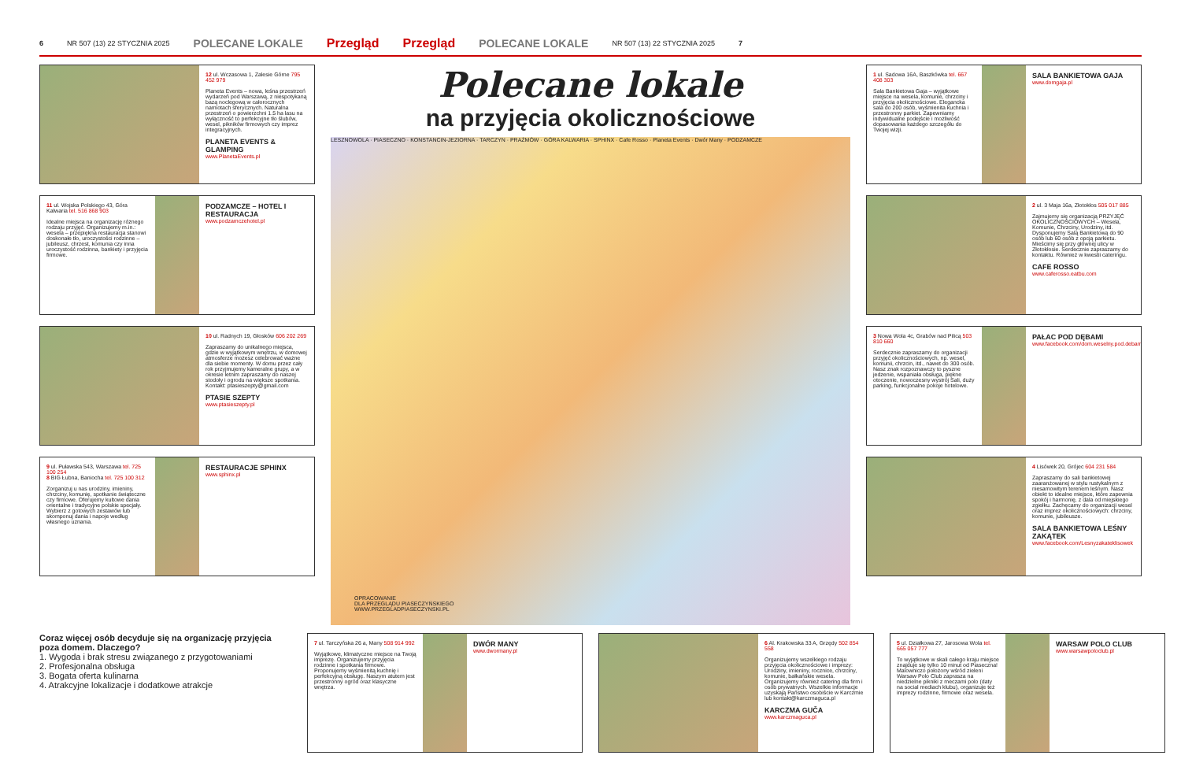6 NR 507 (13) 22 STYCZNIA 2025 POLECANE LOKALE Przegląd Przegląd POLECANE LOKALE NR 507 (13) 22 STYCZNIA 2025 7
12 ul. Wczasowa 1, Zalesie Górne 795 452 979
Planeta Events – nowa, leśna przestrzeń wydarzeń pod Warszawą, z niespotykaną bazą noclegową w całorocznych namiotach sferycznych. Naturalna przestrzeń o powierzchni 1.5 ha lasu na wyłączność to perfekcyjne tło ślubów, wesel, pikników firmowych czy imprez integracyjnych.
PLANETA EVENTS & GLAMPING
www.PlanetaEvents.pl
11 ul. Wojska Polskiego 43, Góra Kalwaria tel. 516 868 903
Idealne miejsca na organizację różnego rodzaju przyjęć. Organizujemy m.in.: wesela – przepiękna restauracja stanowi doskonałe tło, uroczystości rodzinne – jubileusz, chrzest, komunia czy inna uroczystość rodzinna, bankiety i przyjęcia firmowe.
PODZAMCZE – HOTEL I RESTAURACJA
www.podzamczehotel.pl
10 ul. Radnych 19, Głosków 606 202 269
Zapraszamy do unikalnego miejsca, gdzie w wyjątkowym wnętrzu, w domowej atmosferze możesz celebrować ważne dla siebie momenty. W domu przez cały rok przyjmujemy kameralne grupy, a w okresie letnim zapraszamy do naszej stodoły i ogrodu na większe spotkania. Kontakt: ptasieszepty@gmail.com
PTASIE SZEPTY
www.ptasieszepty.pl
9 ul. Puławska 543, Warszawa tel. 725 100 254
8 BIG Łubna, Baniocha tel. 725 100 312
Zorganizuj u nas urodziny, imieniny, chrzciny, komunię, spotkanie świąteczne czy firmowe. Oferujemy kultowe dania orientalne i tradycyjne polskie specjały. Wybierz z gotowych zestawów lub skomponuj dania i napoje według własnego uznania.
RESTAURACJE SPHINX
www.sphinx.pl
Polecane lokale
na przyjęcia okolicznościowe
LESZNOWOLA · PIASECZNO · KONSTANCIN-JEZIORNA · TARCZYN · PRAŻMÓW · GÓRA KALWARIA · SPHINX · Cafe Rosso · Planeta Events · Dwór Many · PODZAMCZE
OPRACOWANIE
DLA PRZEGLĄDU PIASECZYŃSKIEGO
WWW.PRZEGLADPIASECZYNSKI.PL
1 ul. Sadowa 16A, Baszkówka tel. 667 408 303
Sala Bankietowa Gaja – wyjątkowe miejsce na wesela, komunie, chrzciny i przyjęcia okolicznościowe. Elegancka sala do 200 osób, wyśmienita kuchnia i przestronny parkiet. Zapewniamy indywidualne podejście i możliwość dopasowania każdego szczegółu do Twojej wizji.
SALA BANKIETOWA GAJA
www.domgaja.pl
2 ul. 3 Maja 16a, Złotokłos 505 017 885
Zajmujemy się organizacją PRZYJĘĆ OKOLICZNOŚCIOWYCH – Wesela, Komunie, Chrzciny, Urodziny, itd. Dysponujemy Salą Bankietową do 90 osób lub 60 osób z opcją parkietu. Mieścimy się przy głównej ulicy w Złotokłosie. Serdecznie zapraszamy do kontaktu. Również w kwestii cateringu.
CAFE ROSSO
www.caferosso.eatbu.com
3 Nowa Wola 4c, Grabów nad Pilicą 503 810 660
Serdecznie zapraszamy do organizacji przyjęć okolicznościowych, np. wesel, komunii, chrzcin, itd., nawet do 300 osób. Nasz znak rozpoznawczy to pyszne jedzenie, wspaniała obsługa, piękne otoczenie, nowoczesny wystrój Sali, duży parking, funkcjonalne pokoje hotelowe.
PAŁAC POD DĘBAMI
www.facebook.com/dom.weselny.pod.debami
4 Lisówek 20, Grójec 604 231 584
Zapraszamy do sali bankietowej zaaranżowanej w stylu rustykalnym z niesamowitym terenem leśnym. Nasz obiekt to idealne miejsce, które zapewnia spokój i harmonię, z dala od miejskiego zgiełku. Zachęcamy do organizacji wesel oraz imprez okolicznościowych: chrzciny, komunie, jubileusze.
SALA BANKIETOWA LEŚNY ZAKĄTEK
www.facebook.com/Lesnyzakateklisowek
Coraz więcej osób decyduje się na organizację przyjęcia poza domem. Dlaczego?
1. Wygoda i brak stresu związanego z przygotowaniami
2. Profesjonalna obsługa
3. Bogata oferta kulinarna
4. Atrakcyjne lokalizacje i dodatkowe atrakcje
7 ul. Tarczyńska 26 a, Many 508 914 992
Wyjątkowe, klimatyczne miejsce na Twoją imprezę. Organizujemy przyjęcia rodzinne i spotkania firmowe. Proponujemy wyśmienitą kuchnię i perfekcyjną obsługę. Naszym atutem jest przestronny ogród oraz klasyczne wnętrza.
DWÓR MANY
www.dwormany.pl
6 Al. Krakowska 33 A, Grzędy 502 854 558
Organizujemy wszelkiego rodzaju przyjęcia okolicznościowe i imprezy: Urodziny, imieniny, rocznice, chrzciny, komunie, bałkańskie wesela. Organizujemy również catering dla firm i osób prywatnych. Wszelkie informacje uzyskają Państwo osobiście w Karczmie lub kontakt@karczmaguca.pl
KARCZMA GUČA
www.karczmaguca.pl
5 ul. Działkowa 27, Jarosowa Wola tel. 665 057 777
To wyjątkowe w skali całego kraju miejsce znajduje się tylko 10 minut od Piaseczna! Malowniczo położony wśród zieleni Warsaw Polo Club zaprasza na niedzielne pikniki z meczami polo (daty na social mediach klubu), organizuje też imprezy rodzinne, firmowe oraz wesela.
WARSAW POLO CLUB
www.warsawpoloclub.pl